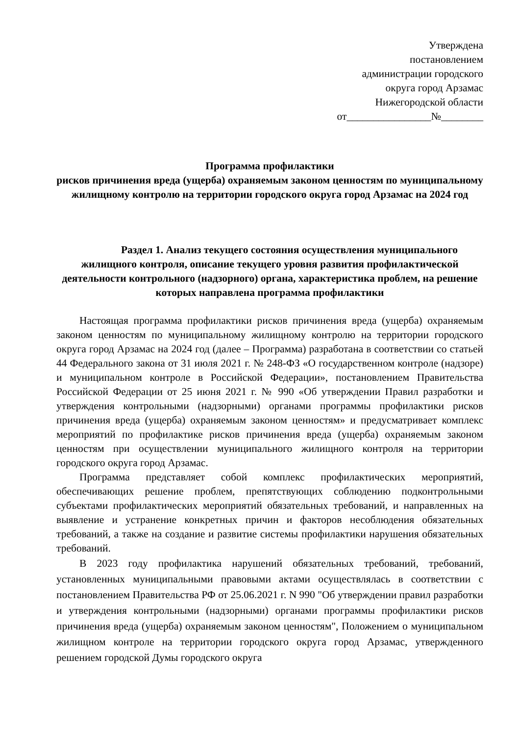Утверждена
постановлением
администрации городского
округа город Арзамас
Нижегородской области
от________________№________
Программа профилактики
рисков причинения вреда (ущерба) охраняемым законом ценностям по муниципальному жилищному контролю на территории городского округа город Арзамас на 2024 год
Раздел 1. Анализ текущего состояния осуществления муниципального жилищного контроля, описание текущего уровня развития профилактической деятельности контрольного (надзорного) органа, характеристика проблем, на решение которых направлена программа профилактики
Настоящая программа профилактики рисков причинения вреда (ущерба) охраняемым законом ценностям по муниципальному жилищному контролю на территории городского округа город Арзамас на 2024 год (далее – Программа) разработана в соответствии со статьей 44 Федерального закона от 31 июля 2021 г. № 248-ФЗ «О государственном контроле (надзоре) и муниципальном контроле в Российской Федерации», постановлением Правительства Российской Федерации от 25 июня 2021 г. № 990 «Об утверждении Правил разработки и утверждения контрольными (надзорными) органами программы профилактики рисков причинения вреда (ущерба) охраняемым законом ценностям» и предусматривает комплекс мероприятий по профилактике рисков причинения вреда (ущерба) охраняемым законом ценностям при осуществлении муниципального жилищного контроля на территории городского округа город Арзамас.
Программа представляет собой комплекс профилактических мероприятий, обеспечивающих решение проблем, препятствующих соблюдению подконтрольными субъектами профилактических мероприятий обязательных требований, и направленных на выявление и устранение конкретных причин и факторов несоблюдения обязательных требований, а также на создание и развитие системы профилактики нарушения обязательных требований.
В 2023 году профилактика нарушений обязательных требований, требований, установленных муниципальными правовыми актами осуществлялась в соответствии с постановлением Правительства РФ от 25.06.2021 г. N 990 "Об утверждении правил разработки и утверждения контрольными (надзорными) органами программы профилактики рисков причинения вреда (ущерба) охраняемым законом ценностям", Положением о муниципальном жилищном контроле на территории городского округа город Арзамас, утвержденного решением городской Думы городского округа